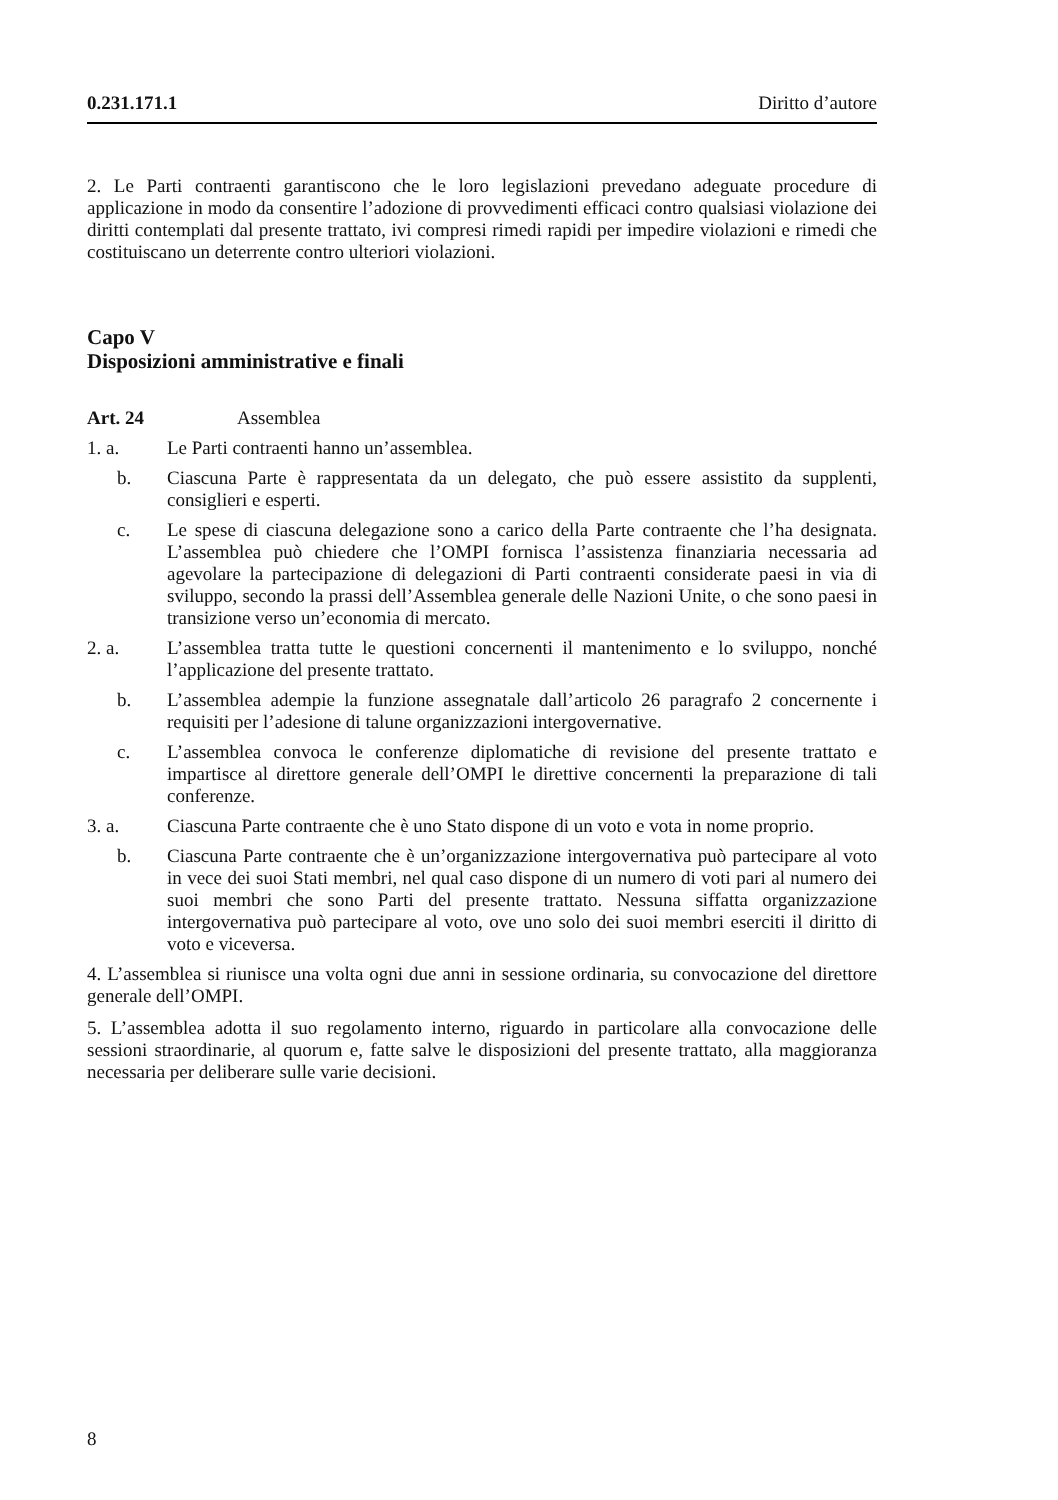0.231.171.1 Diritto d’autore
2. Le Parti contraenti garantiscono che le loro legislazioni prevedano adeguate procedure di applicazione in modo da consentire l’adozione di provvedimenti efficaci contro qualsiasi violazione dei diritti contemplati dal presente trattato, ivi compresi rimedi rapidi per impedire violazioni e rimedi che costituiscano un deterrente contro ulteriori violazioni.
Capo V
Disposizioni amministrative e finali
Art. 24 Assemblea
1. a. Le Parti contraenti hanno un’assemblea.
b. Ciascuna Parte è rappresentata da un delegato, che può essere assistito da supplenti, consiglieri e esperti.
c. Le spese di ciascuna delegazione sono a carico della Parte contraente che l’ha designata. L’assemblea può chiedere che l’OMPI fornisca l’assistenza finanziaria necessaria ad agevolare la partecipazione di delegazioni di Parti contraenti considerate paesi in via di sviluppo, secondo la prassi dell’Assemblea generale delle Nazioni Unite, o che sono paesi in transizione verso un’economia di mercato.
2. a. L’assemblea tratta tutte le questioni concernenti il mantenimento e lo sviluppo, nonché l’applicazione del presente trattato.
b. L’assemblea adempie la funzione assegnatale dall’articolo 26 paragrafo 2 concernente i requisiti per l’adesione di talune organizzazioni intergovernative.
c. L’assemblea convoca le conferenze diplomatiche di revisione del presente trattato e impartisce al direttore generale dell’OMPI le direttive concernenti la preparazione di tali conferenze.
3. a. Ciascuna Parte contraente che è uno Stato dispone di un voto e vota in nome proprio.
b. Ciascuna Parte contraente che è un’organizzazione intergovernativa può partecipare al voto in vece dei suoi Stati membri, nel qual caso dispone di un numero di voti pari al numero dei suoi membri che sono Parti del presente trattato. Nessuna siffatta organizzazione intergovernativa può partecipare al voto, ove uno solo dei suoi membri eserciti il diritto di voto e viceversa.
4. L’assemblea si riunisce una volta ogni due anni in sessione ordinaria, su convocazione del direttore generale dell’OMPI.
5. L’assemblea adotta il suo regolamento interno, riguardo in particolare alla convocazione delle sessioni straordinarie, al quorum e, fatte salve le disposizioni del presente trattato, alla maggioranza necessaria per deliberare sulle varie decisioni.
8